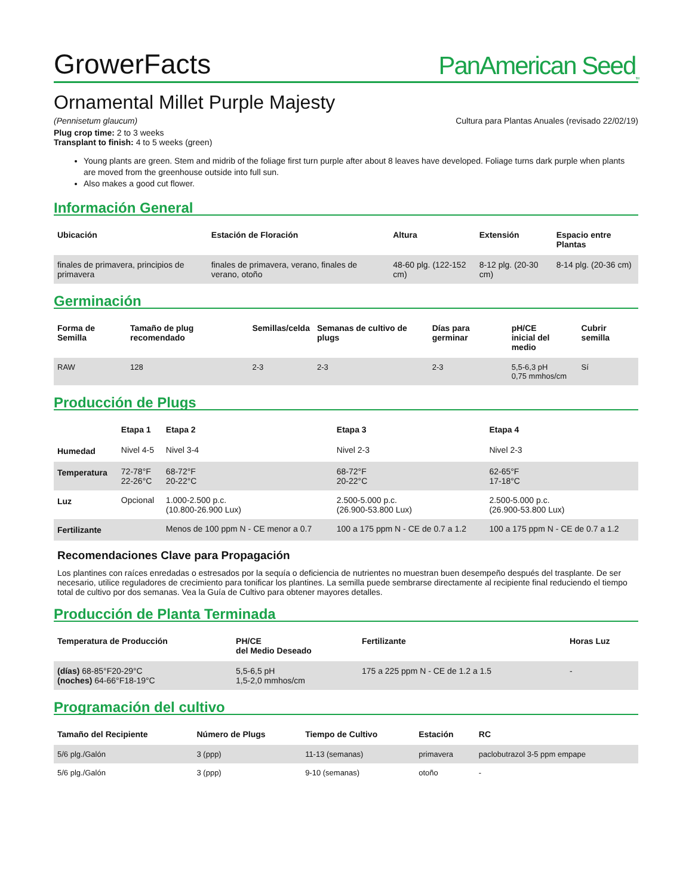GrowerFacts
PanAmerican Seed<sub>TM</sub>
Ornamental Millet Purple Majesty
(Pennisetum glaucum) Cultura para Plantas Anuales (revisado 22/02/19)
Plug crop time: 2 to 3 weeks
Transplant to finish: 4 to 5 weeks (green)
Young plants are green. Stem and midrib of the foliage first turn purple after about 8 leaves have developed. Foliage turns dark purple when plants are moved from the greenhouse outside into full sun.
Also makes a good cut flower.
Información General
| Ubicación | Estación de Floración | Altura | Extensión | Espacio entre Plantas |
| --- | --- | --- | --- | --- |
| finales de primavera, principios de primavera | finales de primavera, verano, finales de verano, otoño | 48-60 plg. (122-152 cm) | 8-12 plg. (20-30 cm) | 8-14 plg. (20-36 cm) |
Germinación
| Forma de Semilla | Tamaño de plug recomendado | Semillas/celda | Semanas de cultivo de plugs | Días para germinar | pH/CE inicial del medio | Cubrir semilla |
| --- | --- | --- | --- | --- | --- | --- |
| RAW | 128 | 2-3 | 2-3 | 2-3 | 5,5-6,3 pH 0,75 mmhos/cm | Sí |
Producción de Plugs
| | Etapa 1 | Etapa 2 | Etapa 3 | Etapa 4 |
| --- | --- | --- | --- | --- |
| Humedad | Nivel 4-5 | Nivel 3-4 | Nivel 2-3 | Nivel 2-3 |
| Temperatura | 72-78°F 22-26°C | 68-72°F 20-22°C | 68-72°F 20-22°C | 62-65°F 17-18°C |
| Luz | Opcional | 1.000-2.500 p.c. (10.800-26.900 Lux) | 2.500-5.000 p.c. (26.900-53.800 Lux) | 2.500-5.000 p.c. (26.900-53.800 Lux) |
| Fertilizante | | Menos de 100 ppm N - CE menor a 0.7 | 100 a 175 ppm N - CE de 0.7 a 1.2 | 100 a 175 ppm N - CE de 0.7 a 1.2 |
Recomendaciones Clave para Propagación
Los plantines con raíces enredadas o estresados por la sequía o deficiencia de nutrientes no muestran buen desempeño después del trasplante. De ser necesario, utilice reguladores de crecimiento para tonificar los plantines. La semilla puede sembrarse directamente al recipiente final reduciendo el tiempo total de cultivo por dos semanas. Vea la Guía de Cultivo para obtener mayores detalles.
Producción de Planta Terminada
| Temperatura de Producción | PH/CE del Medio Deseado | Fertilizante | Horas Luz |
| --- | --- | --- | --- |
| (días) 68-85°F20-29°C (noches) 64-66°F18-19°C | 5,5-6,5 pH 1,5-2,0 mmhos/cm | 175 a 225 ppm N - CE de 1.2 a 1.5 | - |
Programación del cultivo
| Tamaño del Recipiente | Número de Plugs | Tiempo de Cultivo | Estación | RC |
| --- | --- | --- | --- | --- |
| 5/6 plg./Galón | 3 (ppp) | 11-13 (semanas) | primavera | paclobutrazol 3-5 ppm empape |
| 5/6 plg./Galón | 3 (ppp) | 9-10 (semanas) | otoño | - |